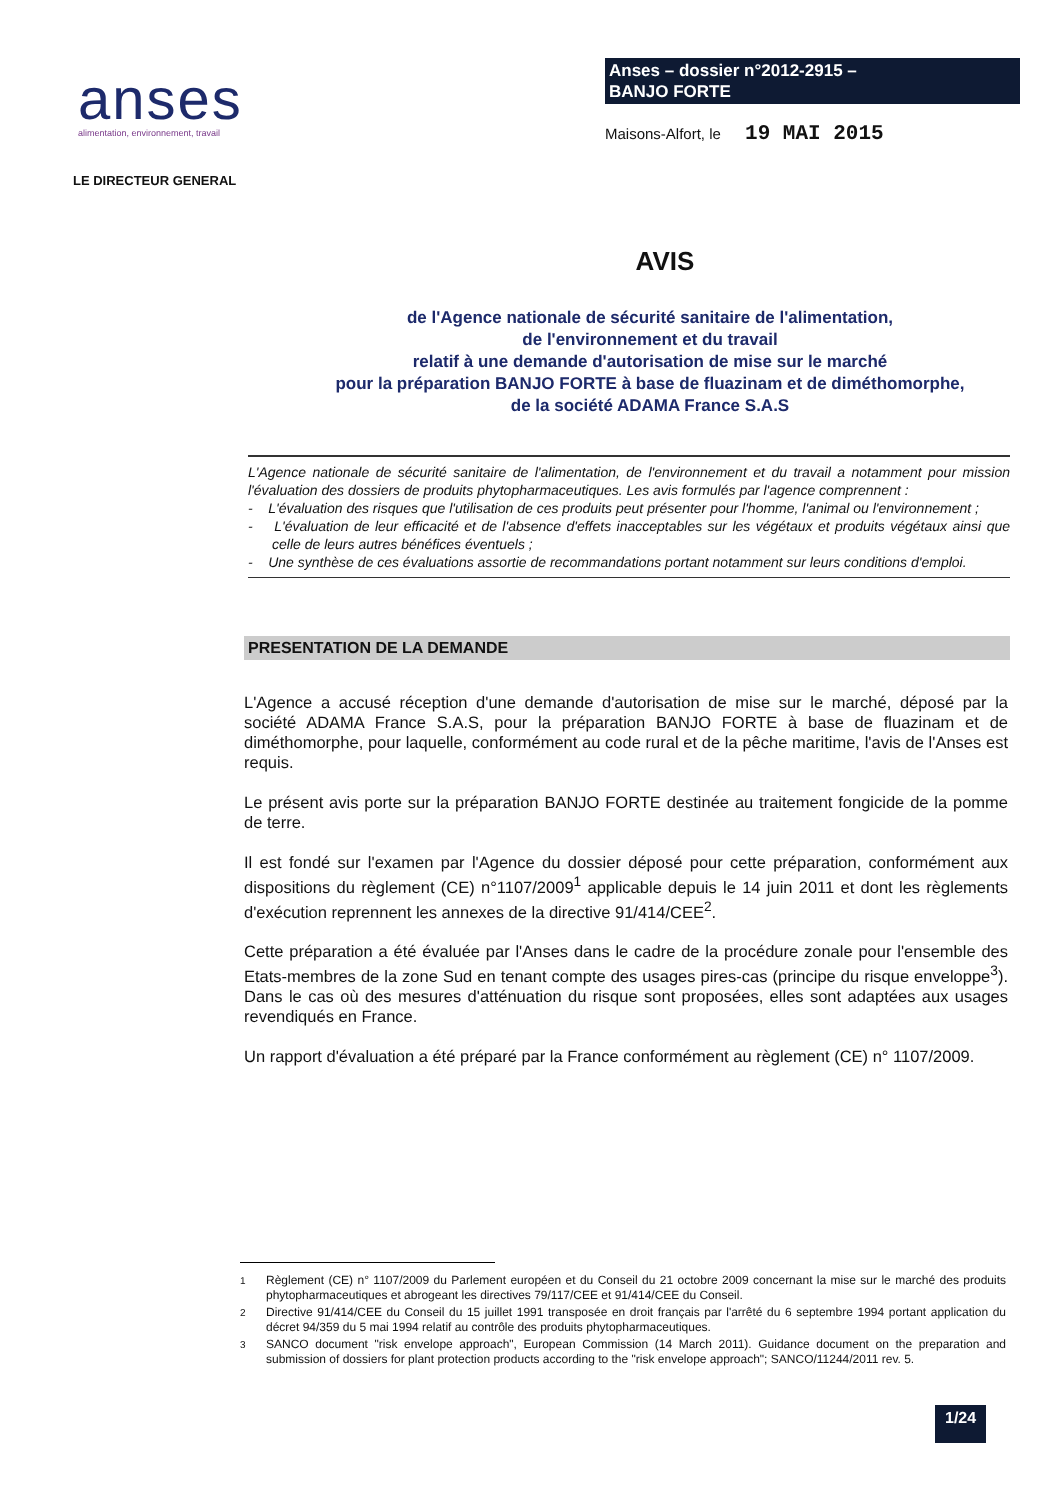anses
alimentation, environnement, travail
Anses – dossier n°2012-2915 –
BANJO FORTE
Maisons-Alfort, le 19 MAI 2015
LE DIRECTEUR GENERAL
AVIS
de l'Agence nationale de sécurité sanitaire de l'alimentation,
de l'environnement et du travail
relatif à une demande d'autorisation de mise sur le marché
pour la préparation BANJO FORTE à base de fluazinam et de diméthomorphe,
de la société ADAMA France S.A.S
L'Agence nationale de sécurité sanitaire de l'alimentation, de l'environnement et du travail a notamment pour mission l'évaluation des dossiers de produits phytopharmaceutiques. Les avis formulés par l'agence comprennent :
- L'évaluation des risques que l'utilisation de ces produits peut présenter pour l'homme, l'animal ou l'environnement ;
- L'évaluation de leur efficacité et de l'absence d'effets inacceptables sur les végétaux et produits végétaux ainsi que celle de leurs autres bénéfices éventuels ;
- Une synthèse de ces évaluations assortie de recommandations portant notamment sur leurs conditions d'emploi.
PRESENTATION DE LA DEMANDE
L'Agence a accusé réception d'une demande d'autorisation de mise sur le marché, déposé par la société ADAMA France S.A.S, pour la préparation BANJO FORTE à base de fluazinam et de diméthomorphe, pour laquelle, conformément au code rural et de la pêche maritime, l'avis de l'Anses est requis.
Le présent avis porte sur la préparation BANJO FORTE destinée au traitement fongicide de la pomme de terre.
Il est fondé sur l'examen par l'Agence du dossier déposé pour cette préparation, conformément aux dispositions du règlement (CE) n°1107/2009<sup>1</sup> applicable depuis le 14 juin 2011 et dont les règlements d'exécution reprennent les annexes de la directive 91/414/CEE<sup>2</sup>.
Cette préparation a été évaluée par l'Anses dans le cadre de la procédure zonale pour l'ensemble des Etats-membres de la zone Sud en tenant compte des usages pires-cas (principe du risque enveloppe<sup>3</sup>). Dans le cas où des mesures d'atténuation du risque sont proposées, elles sont adaptées aux usages revendiqués en France.
Un rapport d'évaluation a été préparé par la France conformément au règlement (CE) n° 1107/2009.
<sup>1</sup> Règlement (CE) n° 1107/2009 du Parlement européen et du Conseil du 21 octobre 2009 concernant la mise sur le marché des produits phytopharmaceutiques et abrogeant les directives 79/117/CEE et 91/414/CEE du Conseil.
<sup>2</sup> Directive 91/414/CEE du Conseil du 15 juillet 1991 transposée en droit français par l'arrêté du 6 septembre 1994 portant application du décret 94/359 du 5 mai 1994 relatif au contrôle des produits phytopharmaceutiques.
<sup>3</sup> SANCO document "risk envelope approach", European Commission (14 March 2011). Guidance document on the preparation and submission of dossiers for plant protection products according to the "risk envelope approach"; SANCO/11244/2011 rev. 5.
1/24